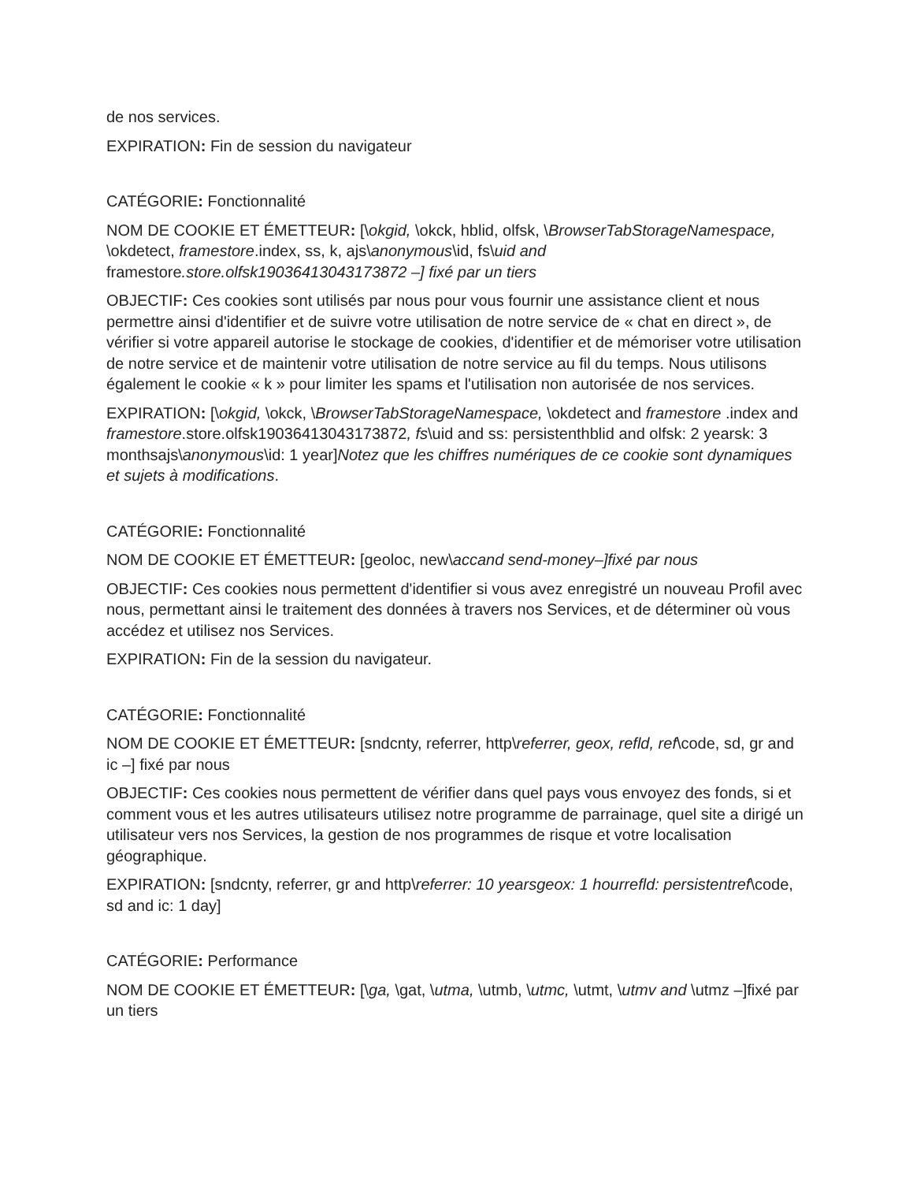de nos services.
EXPIRATION: Fin de session du navigateur
CATÉGORIE: Fonctionnalité
NOM DE COOKIE ET ÉMETTEUR: [\okgid, \okck, hblid, olfsk, \BrowserTabStorageNamespace, \okdetect, framestore.index, ss, k, ajs\anonymous\id, fs\uid and framestore.store.olfsk19036413043173872 –] fixé par un tiers
OBJECTIF: Ces cookies sont utilisés par nous pour vous fournir une assistance client et nous permettre ainsi d'identifier et de suivre votre utilisation de notre service de « chat en direct », de vérifier si votre appareil autorise le stockage de cookies, d'identifier et de mémoriser votre utilisation de notre service et de maintenir votre utilisation de notre service au fil du temps. Nous utilisons également le cookie « k » pour limiter les spams et l'utilisation non autorisée de nos services.
EXPIRATION: [\okgid, \okck, \BrowserTabStorageNamespace, \okdetect and framestore .index and framestore.store.olfsk19036413043173872, fs\uid and ss: persistenthblid and olfsk: 2 yearsk: 3 monthsajs\anonymous\id: 1 year]Notez que les chiffres numériques de ce cookie sont dynamiques et sujets à modifications.
CATÉGORIE: Fonctionnalité
NOM DE COOKIE ET ÉMETTEUR: [geoloc, new\accand send-money–]fixé par nous
OBJECTIF: Ces cookies nous permettent d'identifier si vous avez enregistré un nouveau Profil avec nous, permettant ainsi le traitement des données à travers nos Services, et de déterminer où vous accédez et utilisez nos Services.
EXPIRATION: Fin de la session du navigateur.
CATÉGORIE: Fonctionnalité
NOM DE COOKIE ET ÉMETTEUR: [sndcnty, referrer, http\referrer, geox, refld, ref\code, sd, gr and ic –] fixé par nous
OBJECTIF: Ces cookies nous permettent de vérifier dans quel pays vous envoyez des fonds, si et comment vous et les autres utilisateurs utilisez notre programme de parrainage, quel site a dirigé un utilisateur vers nos Services, la gestion de nos programmes de risque et votre localisation géographique.
EXPIRATION: [sndcnty, referrer, gr and http\referrer: 10 yearsgeox: 1 hourrefld: persistentref\code, sd and ic: 1 day]
CATÉGORIE: Performance
NOM DE COOKIE ET ÉMETTEUR: [\ga, \gat, \utma, \utmb, \utmc, \utmt, \utmv and \utmz –]fixé par un tiers